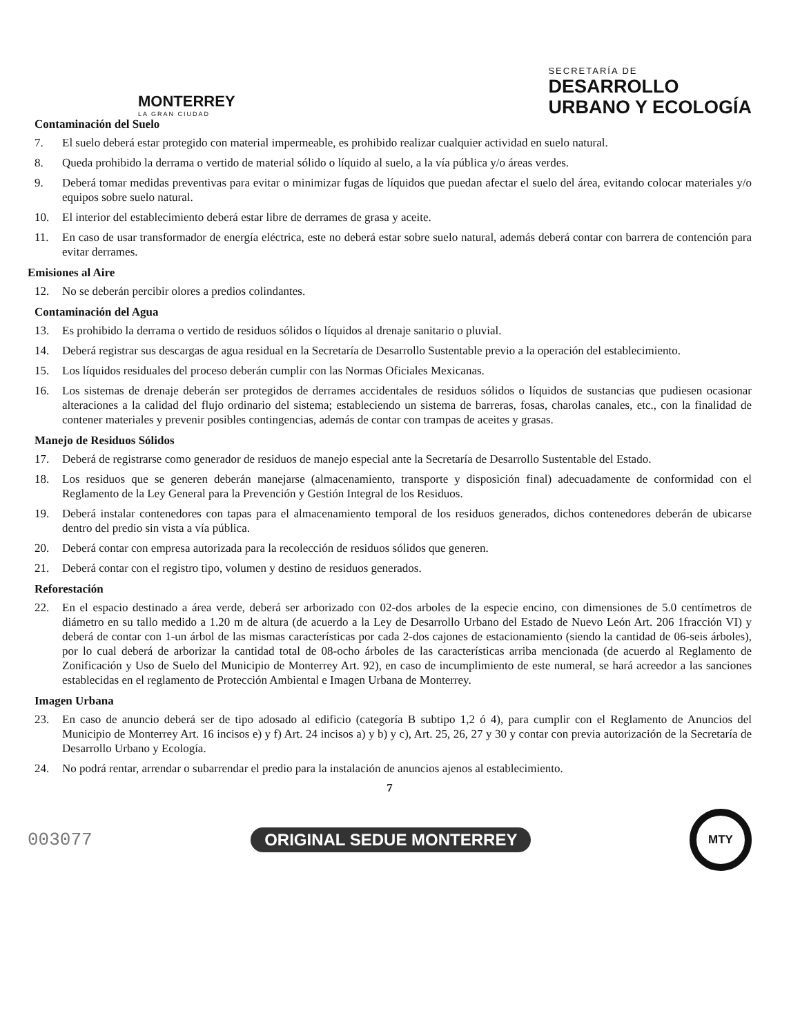MONTERREY
LA GRAN CIUDAD
SECRETARÍA DE
DESARROLLO
URBANO Y ECOLOGÍA
Contaminación del Suelo
7. El suelo deberá estar protegido con material impermeable, es prohibido realizar cualquier actividad en suelo natural.
8. Queda prohibido la derrama o vertido de material sólido o líquido al suelo, a la vía pública y/o áreas verdes.
9. Deberá tomar medidas preventivas para evitar o minimizar fugas de líquidos que puedan afectar el suelo del área, evitando colocar materiales y/o equipos sobre suelo natural.
10. El interior del establecimiento deberá estar libre de derrames de grasa y aceite.
11. En caso de usar transformador de energía eléctrica, este no deberá estar sobre suelo natural, además deberá contar con barrera de contención para evitar derrames.
Emisiones al Aire
12. No se deberán percibir olores a predios colindantes.
Contaminación del Agua
13. Es prohibido la derrama o vertido de residuos sólidos o líquidos al drenaje sanitario o pluvial.
14. Deberá registrar sus descargas de agua residual en la Secretaría de Desarrollo Sustentable previo a la operación del establecimiento.
15. Los líquidos residuales del proceso deberán cumplir con las Normas Oficiales Mexicanas.
16. Los sistemas de drenaje deberán ser protegidos de derrames accidentales de residuos sólidos o líquidos de sustancias que pudiesen ocasionar alteraciones a la calidad del flujo ordinario del sistema; estableciendo un sistema de barreras, fosas, charolas canales, etc., con la finalidad de contener materiales y prevenir posibles contingencias, además de contar con trampas de aceites y grasas.
Manejo de Residuos Sólidos
17. Deberá de registrarse como generador de residuos de manejo especial ante la Secretaría de Desarrollo Sustentable del Estado.
18. Los residuos que se generen deberán manejarse (almacenamiento, transporte y disposición final) adecuadamente de conformidad con el Reglamento de la Ley General para la Prevención y Gestión Integral de los Residuos.
19. Deberá instalar contenedores con tapas para el almacenamiento temporal de los residuos generados, dichos contenedores deberán de ubicarse dentro del predio sin vista a vía pública.
20. Deberá contar con empresa autorizada para la recolección de residuos sólidos que generen.
21. Deberá contar con el registro tipo, volumen y destino de residuos generados.
Reforestación
22. En el espacio destinado a área verde, deberá ser arborizado con 02-dos arboles de la especie encino, con dimensiones de 5.0 centímetros de diámetro en su tallo medido a 1.20 m de altura (de acuerdo a la Ley de Desarrollo Urbano del Estado de Nuevo León Art. 206 1fracción VI) y deberá de contar con 1-un árbol de las mismas características por cada 2-dos cajones de estacionamiento (siendo la cantidad de 06-seis árboles), por lo cual deberá de arborizar la cantidad total de 08-ocho árboles de las características arriba mencionada (de acuerdo al Reglamento de Zonificación y Uso de Suelo del Municipio de Monterrey Art. 92), en caso de incumplimiento de este numeral, se hará acreedor a las sanciones establecidas en el reglamento de Protección Ambiental e Imagen Urbana de Monterrey.
Imagen Urbana
23. En caso de anuncio deberá ser de tipo adosado al edificio (categoría B subtipo 1,2 ó 4), para cumplir con el Reglamento de Anuncios del Municipio de Monterrey Art. 16 incisos e) y f) Art. 24 incisos a) y b) y c), Art. 25, 26, 27 y 30 y contar con previa autorización de la Secretaría de Desarrollo Urbano y Ecología.
24. No podrá rentar, arrendar o subarrendar el predio para la instalación de anuncios ajenos al establecimiento.
7
003077 ORIGINAL SEDUE MONTERREY MTY